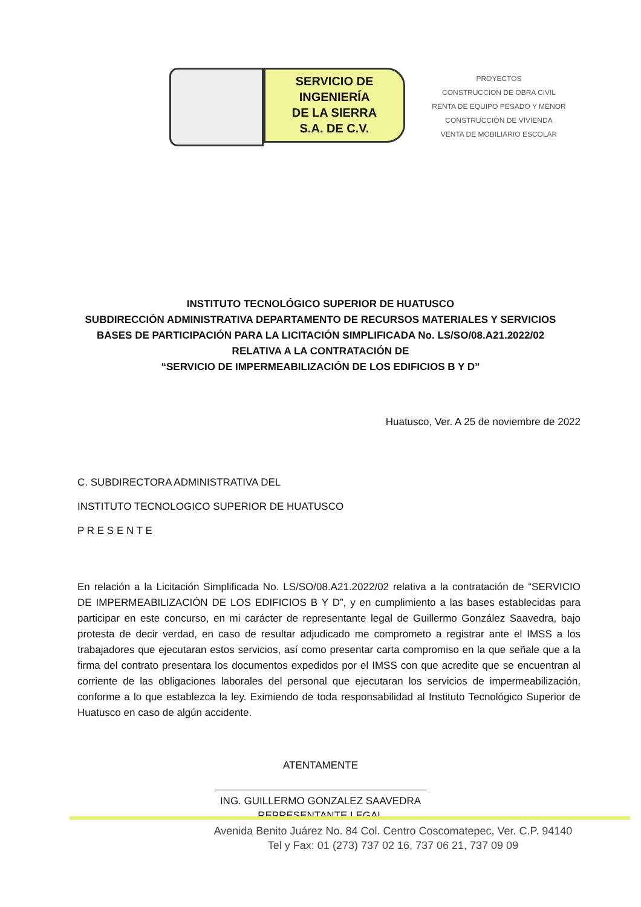SERVICIO DE
INGENIERÍA
DE LA SIERRA
S.A. DE C.V.
PROYECTOS
CONSTRUCCION DE OBRA CIVIL
RENTA DE EQUIPO PESADO Y MENOR
CONSTRUCCIÓN DE VIVIENDA
VENTA DE MOBILIARIO ESCOLAR
INSTITUTO TECNOLÓGICO SUPERIOR DE HUATUSCO
SUBDIRECCIÓN ADMINISTRATIVA DEPARTAMENTO DE RECURSOS MATERIALES Y SERVICIOS
BASES DE PARTICIPACIÓN PARA LA LICITACIÓN SIMPLIFICADA No. LS/SO/08.A21.2022/02 RELATIVA A LA CONTRATACIÓN DE
“SERVICIO DE IMPERMEABILIZACIÓN DE LOS EDIFICIOS B Y D”
Huatusco, Ver. A 25 de noviembre de 2022
C. SUBDIRECTORA ADMINISTRATIVA DEL
INSTITUTO TECNOLOGICO SUPERIOR DE HUATUSCO
P R E S E N T E
En relación a la Licitación Simplificada No. LS/SO/08.A21.2022/02 relativa a la contratación de “SERVICIO DE IMPERMEABILIZACIÓN DE LOS EDIFICIOS B Y D”, y en cumplimiento a las bases establecidas para participar en este concurso, en mi carácter de representante legal de Guillermo González Saavedra, bajo protesta de decir verdad, en caso de resultar adjudicado me comprometo a registrar ante el IMSS a los trabajadores que ejecutaran estos servicios, así como presentar carta compromiso en la que señale que a la firma del contrato presentara los documentos expedidos por el IMSS con que acredite que se encuentran al corriente de las obligaciones laborales del personal que ejecutaran los servicios de impermeabilización, conforme a lo que establezca la ley. Eximiendo de toda responsabilidad al Instituto Tecnológico Superior de Huatusco en caso de algún accidente.
ATENTAMENTE
ING. GUILLERMO GONZALEZ SAAVEDRA
REPRESENTANTE LEGAL
Avenida Benito Juárez No. 84 Col. Centro Coscomatepec, Ver. C.P. 94140
Tel y Fax: 01 (273) 737 02 16, 737 06 21, 737 09 09